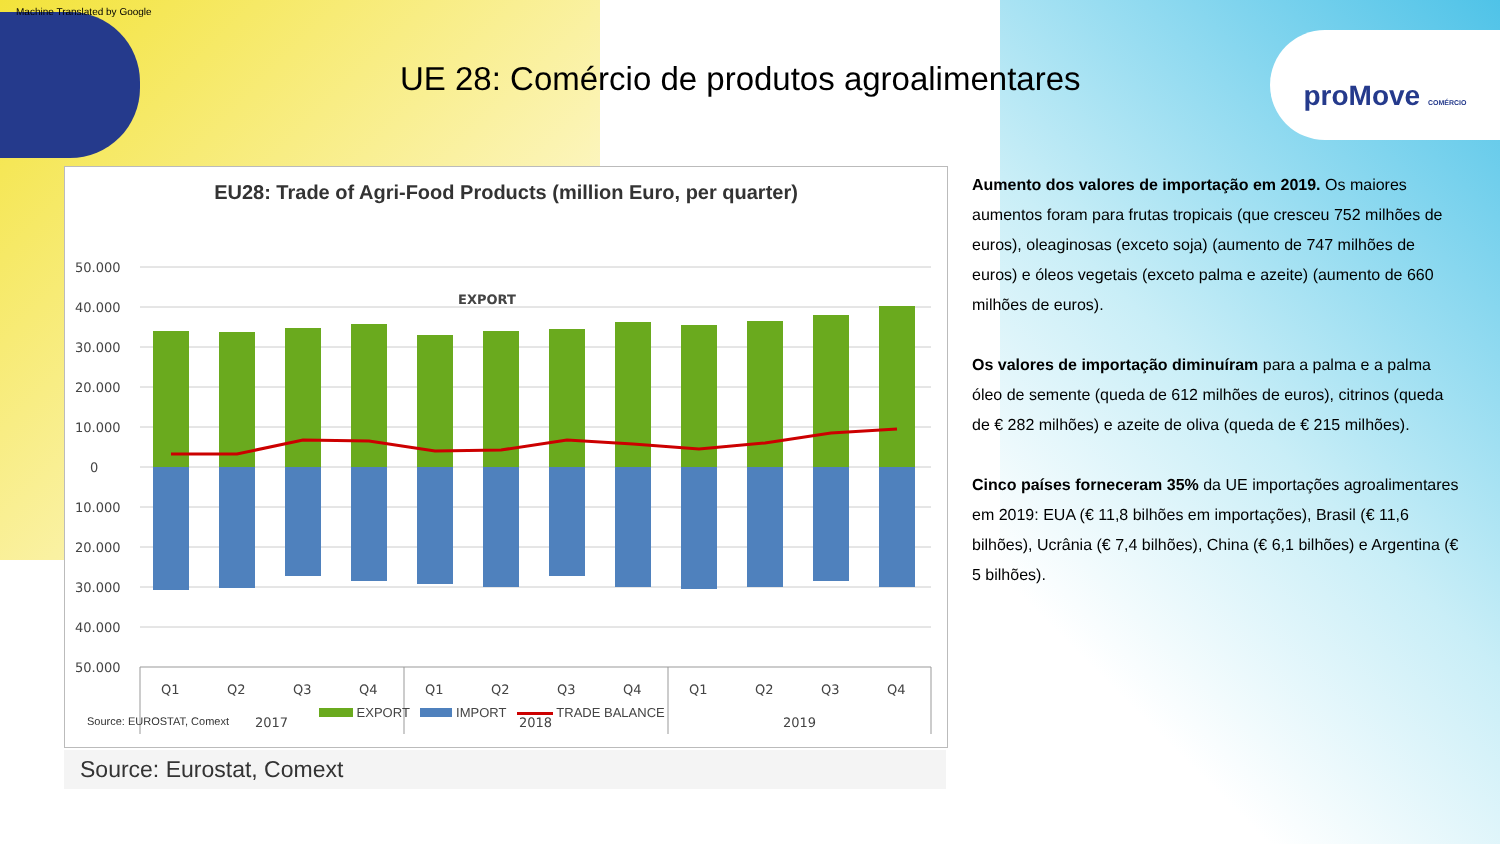Machine Translated by Google
proMove COMÉRCIO
UE 28: Comércio de produtos agroalimentares
EU28: Trade of Agri-Food Products (million Euro, per quarter)
50.000
40.000
30.000
20.000
10.000
0
10.000
20.000
30.000
40.000
50.000
EXPORT
Q1
Q2
Q3
Q4
Q1
Q2
Q3
Q4
Q1
Q2
Q3
Q4
2017
2018
2019
Source: EUROSTAT, Comext
EXPORT IMPORT TRADE BALANCE
Source: Eurostat, Comext
Aumento dos valores de importação em 2019. Os maiores aumentos foram para frutas tropicais (que cresceu 752 milhões de euros), oleaginosas (exceto soja) (aumento de 747 milhões de euros) e óleos vegetais (exceto palma e azeite) (aumento de 660 milhões de euros).
Os valores de importação diminuíram para a palma e a palma óleo de semente (queda de 612 milhões de euros), citrinos (queda de € 282 milhões) e azeite de oliva (queda de € 215 milhões).
Cinco países forneceram 35% da UE importações agroalimentares em 2019: EUA (€ 11,8 bilhões em importações), Brasil (€ 11,6 bilhões), Ucrânia (€ 7,4 bilhões), China (€ 6,1 bilhões) e Argentina (€ 5 bilhões).